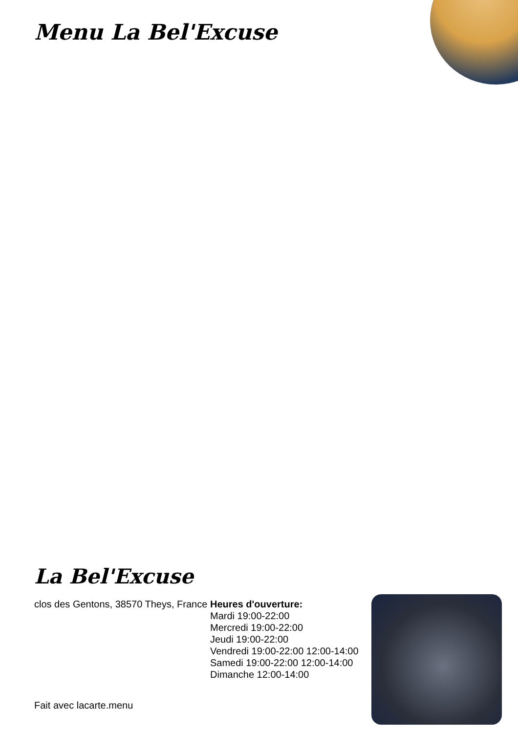Menu La Bel'Excuse
La Bel'Excuse
clos des Gentons, 38570 Theys, France
Heures d'ouverture:
Mardi 19:00-22:00
Mercredi 19:00-22:00
Jeudi 19:00-22:00
Vendredi 19:00-22:00 12:00-14:00
Samedi 19:00-22:00 12:00-14:00
Dimanche 12:00-14:00
Fait avec lacarte.menu